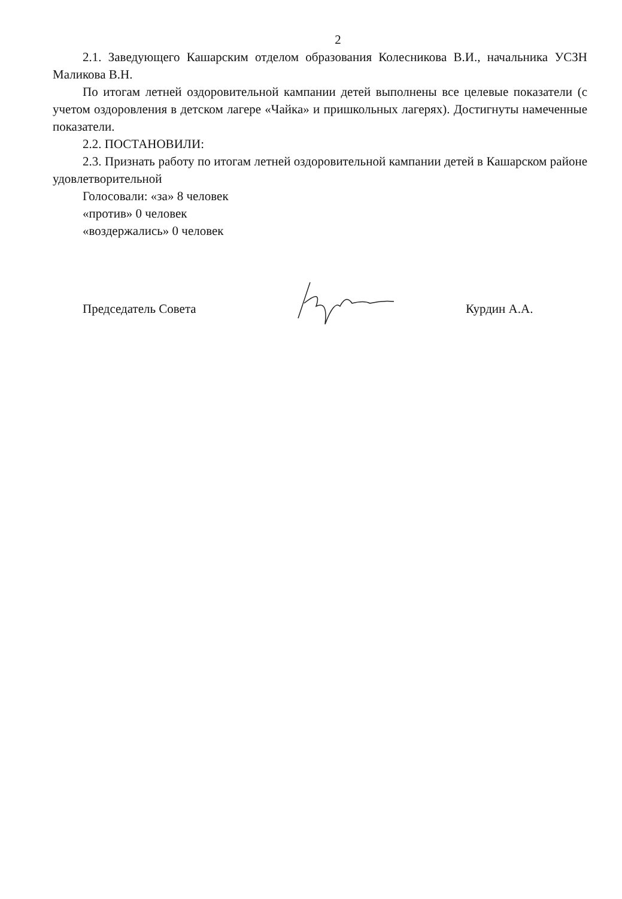2
2.1. Заведующего Кашарским отделом образования Колесникова В.И., начальника УСЗН Маликова В.Н.
По итогам летней оздоровительной кампании детей выполнены все целевые показатели (с учетом оздоровления в детском лагере «Чайка» и пришкольных лагерях). Достигнуты намеченные показатели.
2.2. ПОСТАНОВИЛИ:
2.3. Признать работу по итогам летней оздоровительной кампании детей в Кашарском районе удовлетворительной
Голосовали: «за» 8 человек
«против» 0 человек
«воздержались» 0 человек
Председатель Совета Курдин А.А.